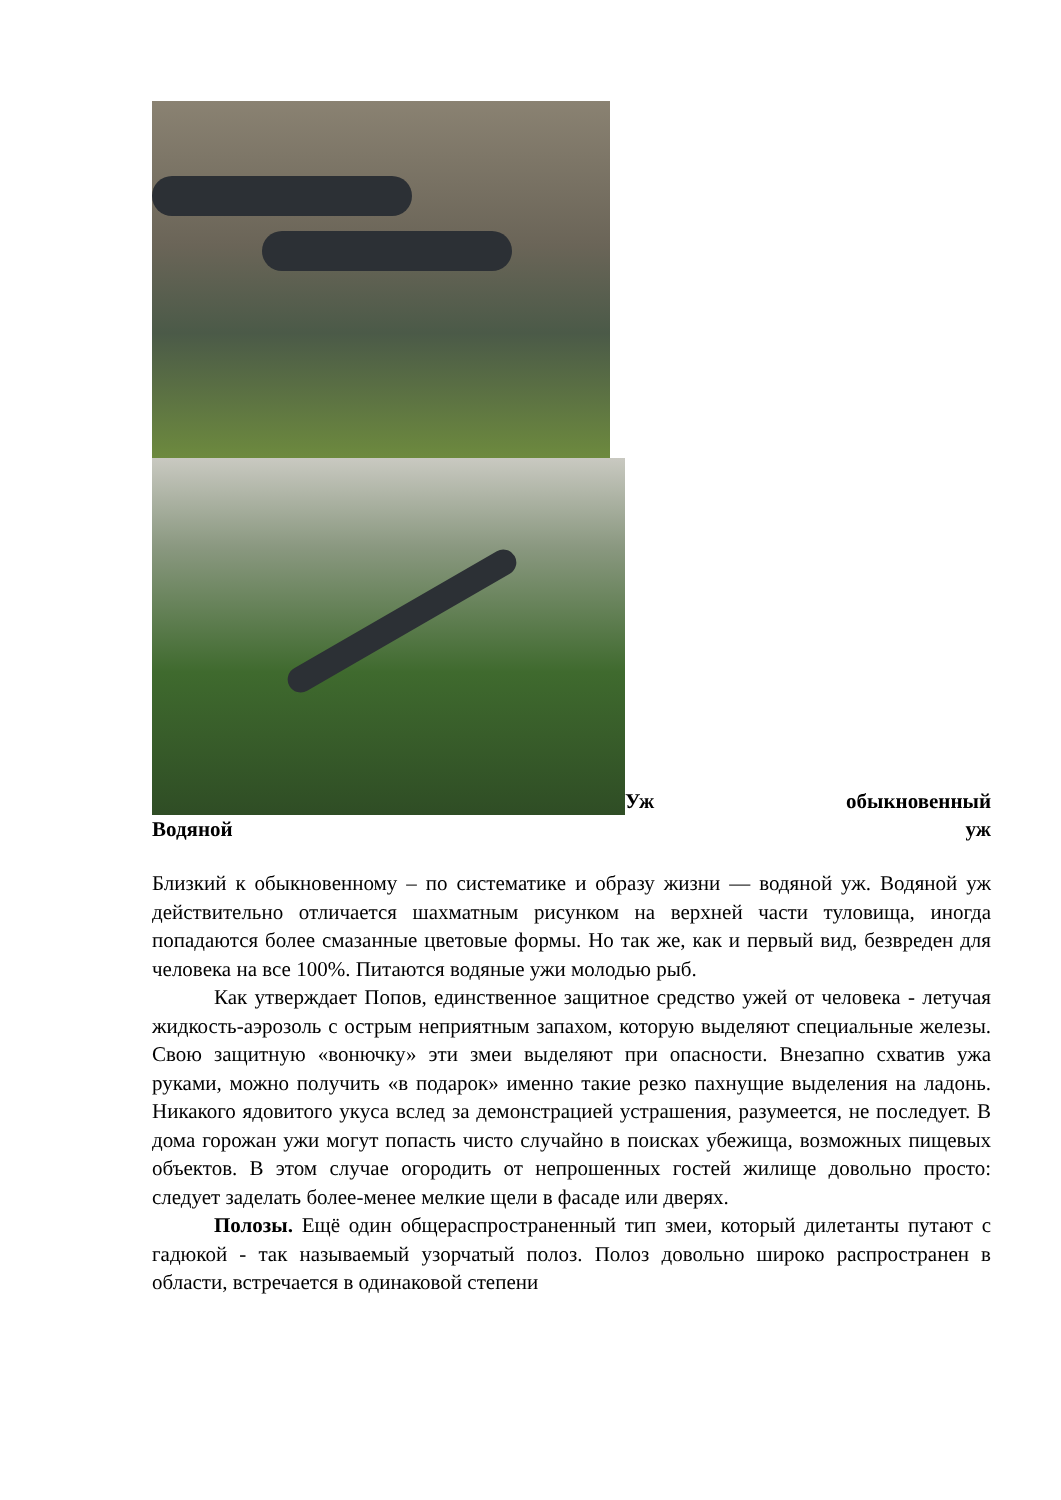Уж обыкновенный
Водяной уж
Близкий к обыкновенному – по систематике и образу жизни — водяной уж. Водяной уж действительно отличается шахматным рисунком на верхней части туловища, иногда попадаются более смазанные цветовые формы. Но так же, как и первый вид, безвреден для человека на все 100%. Питаются водяные ужи молодью рыб.
Как утверждает Попов, единственное защитное средство ужей от человека - летучая жидкость-аэрозоль с острым неприятным запахом, которую выделяют специальные железы. Свою защитную «вонючку» эти змеи выделяют при опасности. Внезапно схватив ужа руками, можно получить «в подарок» именно такие резко пахнущие выделения на ладонь. Никакого ядовитого укуса вслед за демонстрацией устрашения, разумеется, не последует. В дома горожан ужи могут попасть чисто случайно в поисках убежища, возможных пищевых объектов. В этом случае огородить от непрошенных гостей жилище довольно просто: следует заделать более-менее мелкие щели в фасаде или дверях.
Полозы. Ещё один общераспространенный тип змеи, который дилетанты путают с гадюкой - так называемый узорчатый полоз. Полоз довольно широко распространен в области, встречается в одинаковой степени